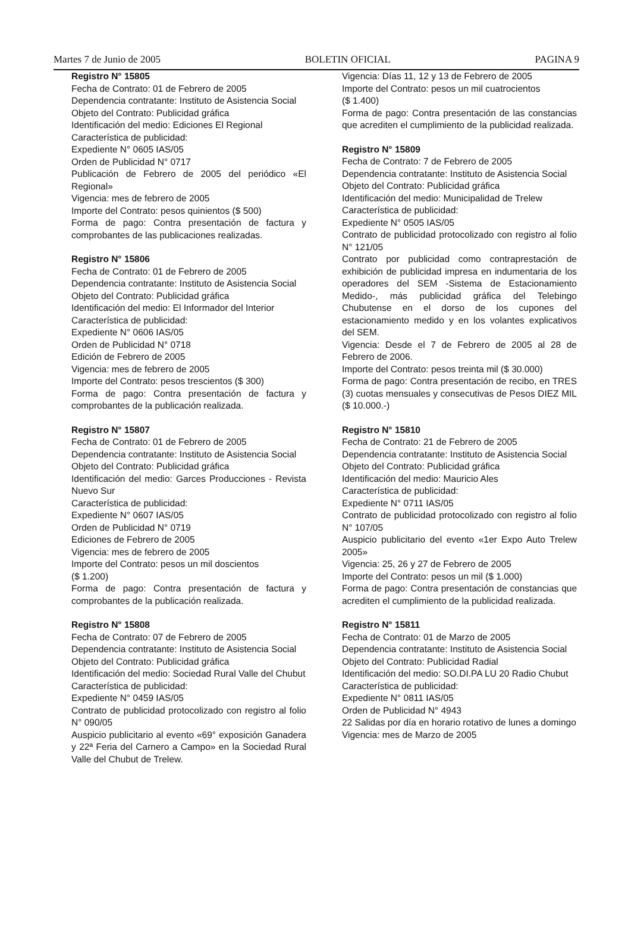Martes 7 de Junio de 2005 BOLETIN OFICIAL PAGINA 9
Registro N° 15805
Fecha de Contrato: 01 de Febrero de 2005
Dependencia contratante: Instituto de Asistencia Social
Objeto del Contrato: Publicidad gráfica
Identificación del medio: Ediciones El Regional
Característica de publicidad:
Expediente N° 0605 IAS/05
Orden de Publicidad N° 0717
Publicación de Febrero de 2005 del periódico «El Regional»
Vigencia: mes de febrero de 2005
Importe del Contrato: pesos quinientos ($ 500)
Forma de pago: Contra presentación de factura y comprobantes de las publicaciones realizadas.
Registro N° 15806
Fecha de Contrato: 01 de Febrero de 2005
Dependencia contratante: Instituto de Asistencia Social
Objeto del Contrato: Publicidad gráfica
Identificación del medio: El Informador del Interior
Característica de publicidad:
Expediente N° 0606 IAS/05
Orden de Publicidad N° 0718
Edición de Febrero de 2005
Vigencia: mes de febrero de 2005
Importe del Contrato: pesos trescientos ($ 300)
Forma de pago: Contra presentación de factura y comprobantes de la publicación realizada.
Registro N° 15807
Fecha de Contrato: 01 de Febrero de 2005
Dependencia contratante: Instituto de Asistencia Social
Objeto del Contrato: Publicidad gráfica
Identificación del medio: Garces Producciones - Revista Nuevo Sur
Característica de publicidad:
Expediente N° 0607 IAS/05
Orden de Publicidad N° 0719
Ediciones de Febrero de 2005
Vigencia: mes de febrero de 2005
Importe del Contrato: pesos un mil doscientos
($ 1.200)
Forma de pago: Contra presentación de factura y comprobantes de la publicación realizada.
Registro N° 15808
Fecha de Contrato: 07 de Febrero de 2005
Dependencia contratante: Instituto de Asistencia Social
Objeto del Contrato: Publicidad gráfica
Identificación del medio: Sociedad Rural Valle del Chubut
Característica de publicidad:
Expediente N° 0459 IAS/05
Contrato de publicidad protocolizado con registro al folio N° 090/05
Auspicio publicitario al evento «69° exposición Ganadera y 22ª Feria del Carnero a Campo» en la Sociedad Rural Valle del Chubut de Trelew.
Vigencia: Días 11, 12 y 13 de Febrero de 2005
Importe del Contrato: pesos un mil cuatrocientos
($ 1.400)
Forma de pago: Contra presentación de las constancias que acrediten el cumplimiento de la publicidad realizada.
Registro N° 15809
Fecha de Contrato: 7 de Febrero de 2005
Dependencia contratante: Instituto de Asistencia Social
Objeto del Contrato: Publicidad gráfica
Identificación del medio: Municipalidad de Trelew
Característica de publicidad:
Expediente N° 0505 IAS/05
Contrato de publicidad protocolizado con registro al folio N° 121/05
Contrato por publicidad como contraprestación de exhibición de publicidad impresa en indumentaria de los operadores del SEM -Sistema de Estacionamiento Medido-, más publicidad gráfica del Telebingo Chubutense en el dorso de los cupones del estacionamiento medido y en los volantes explicativos del SEM.
Vigencia: Desde el 7 de Febrero de 2005 al 28 de Febrero de 2006.
Importe del Contrato: pesos treinta mil ($ 30.000)
Forma de pago: Contra presentación de recibo, en TRES (3) cuotas mensuales y consecutivas de Pesos DIEZ MIL ($ 10.000.-)
Registro N° 15810
Fecha de Contrato: 21 de Febrero de 2005
Dependencia contratante: Instituto de Asistencia Social
Objeto del Contrato: Publicidad gráfica
Identificación del medio: Mauricio Ales
Característica de publicidad:
Expediente N° 0711 IAS/05
Contrato de publicidad protocolizado con registro al folio N° 107/05
Auspicio publicitario del evento «1er Expo Auto Trelew 2005»
Vigencia: 25, 26 y 27 de Febrero de 2005
Importe del Contrato: pesos un mil ($ 1.000)
Forma de pago: Contra presentación de constancias que acrediten el cumplimiento de la publicidad realizada.
Registro N° 15811
Fecha de Contrato: 01 de Marzo de 2005
Dependencia contratante: Instituto de Asistencia Social
Objeto del Contrato: Publicidad Radial
Identificación del medio: SO.DI.PA LU 20 Radio Chubut
Característica de publicidad:
Expediente N° 0811 IAS/05
Orden de Publicidad N° 4943
22 Salidas por día en horario rotativo de lunes a domingo
Vigencia: mes de Marzo de 2005